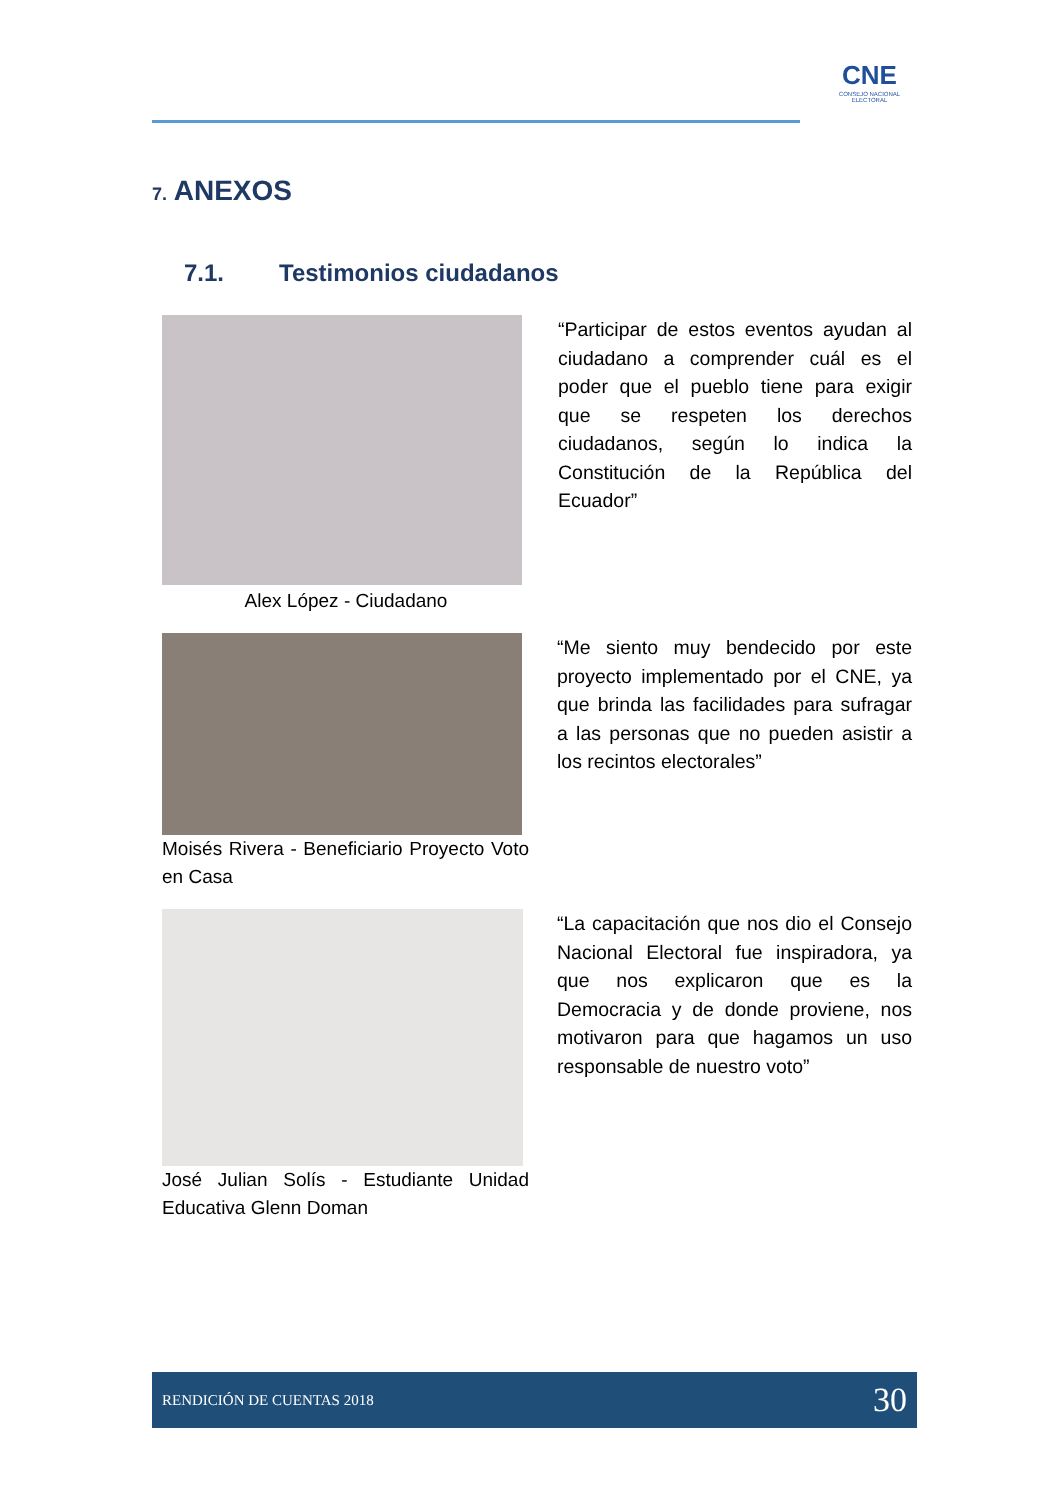CNE
CONSEJO NACIONAL ELECTORAL
7. ANEXOS
7.1. Testimonios ciudadanos
Alex López - Ciudadano
“Participar de estos eventos ayudan al ciudadano a comprender cuál es el poder que el pueblo tiene para exigir que se respeten los derechos ciudadanos, según lo indica la Constitución de la República del Ecuador”
Moisés Rivera - Beneficiario Proyecto Voto en Casa
“Me siento muy bendecido por este proyecto implementado por el CNE, ya que brinda las facilidades para sufragar a las personas que no pueden asistir a los recintos electorales”
José Julian Solís - Estudiante Unidad Educativa Glenn Doman
“La capacitación que nos dio el Consejo Nacional Electoral fue inspiradora, ya que nos explicaron que es la Democracia y de donde proviene, nos motivaron para que hagamos un uso responsable de nuestro voto”
RENDICIÓN DE CUENTAS 2018 30